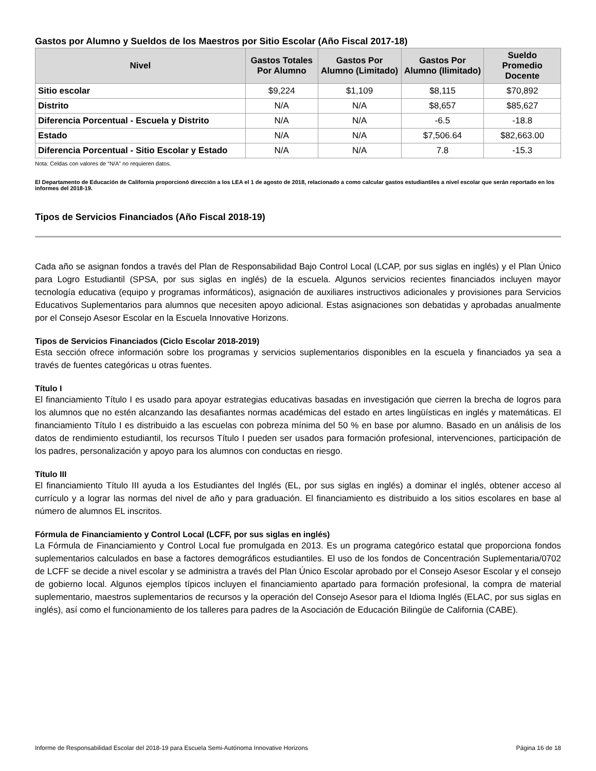Gastos por Alumno y Sueldos de los Maestros por Sitio Escolar (Año Fiscal 2017-18)
| Nivel | Gastos Totales Por Alumno | Gastos Por Alumno (Limitado) | Gastos Por Alumno (Ilimitado) | Sueldo Promedio Docente |
| --- | --- | --- | --- | --- |
| Sitio escolar | $9,224 | $1,109 | $8,115 | $70,892 |
| Distrito | N/A | N/A | $8,657 | $85,627 |
| Diferencia Porcentual - Escuela y Distrito | N/A | N/A | -6.5 | -18.8 |
| Estado | N/A | N/A | $7,506.64 | $82,663.00 |
| Diferencia Porcentual - Sitio Escolar y Estado | N/A | N/A | 7.8 | -15.3 |
Nota: Celdas con valores de “N/A” no requieren datos.
El Departamento de Educación de California proporcionó dirección a los LEA el 1 de agosto de 2018, relacionado a como calcular gastos estudiantiles a nivel escolar que serán reportado en los informes del 2018-19.
Tipos de Servicios Financiados (Año Fiscal 2018-19)
Cada año se asignan fondos a través del Plan de Responsabilidad Bajo Control Local (LCAP, por sus siglas en inglés) y el Plan Único para Logro Estudiantil (SPSA, por sus siglas en inglés) de la escuela. Algunos servicios recientes financiados incluyen mayor tecnología educativa (equipo y programas informáticos), asignación de auxiliares instructivos adicionales y provisiones para Servicios Educativos Suplementarios para alumnos que necesiten apoyo adicional. Estas asignaciones son debatidas y aprobadas anualmente por el Consejo Asesor Escolar en la Escuela Innovative Horizons.
Tipos de Servicios Financiados (Ciclo Escolar 2018-2019)
Esta sección ofrece información sobre los programas y servicios suplementarios disponibles en la escuela y financiados ya sea a través de fuentes categóricas u otras fuentes.
Título I
El financiamiento Título I es usado para apoyar estrategias educativas basadas en investigación que cierren la brecha de logros para los alumnos que no estén alcanzando las desafiantes normas académicas del estado en artes lingüísticas en inglés y matemáticas. El financiamiento Título I es distribuido a las escuelas con pobreza mínima del 50 % en base por alumno. Basado en un análisis de los datos de rendimiento estudiantil, los recursos Título I pueden ser usados para formación profesional, intervenciones, participación de los padres, personalización y apoyo para los alumnos con conductas en riesgo.
Título III
El financiamiento Título III ayuda a los Estudiantes del Inglés (EL, por sus siglas en inglés) a dominar el inglés, obtener acceso al currículo y a lograr las normas del nivel de año y para graduación. El financiamiento es distribuido a los sitios escolares en base al número de alumnos EL inscritos.
Fórmula de Financiamiento y Control Local (LCFF, por sus siglas en inglés)
La Fórmula de Financiamiento y Control Local fue promulgada en 2013. Es un programa categórico estatal que proporciona fondos suplementarios calculados en base a factores demográficos estudiantiles. El uso de los fondos de Concentración Suplementaria/0702 de LCFF se decide a nivel escolar y se administra a través del Plan Único Escolar aprobado por el Consejo Asesor Escolar y el consejo de gobierno local. Algunos ejemplos típicos incluyen el financiamiento apartado para formación profesional, la compra de material suplementario, maestros suplementarios de recursos y la operación del Consejo Asesor para el Idioma Inglés (ELAC, por sus siglas en inglés), así como el funcionamiento de los talleres para padres de la Asociación de Educación Bilingüe de California (CABE).
Informe de Responsabilidad Escolar del 2018-19 para Escuela Semi-Autónoma Innovative Horizons Página 16 de 18